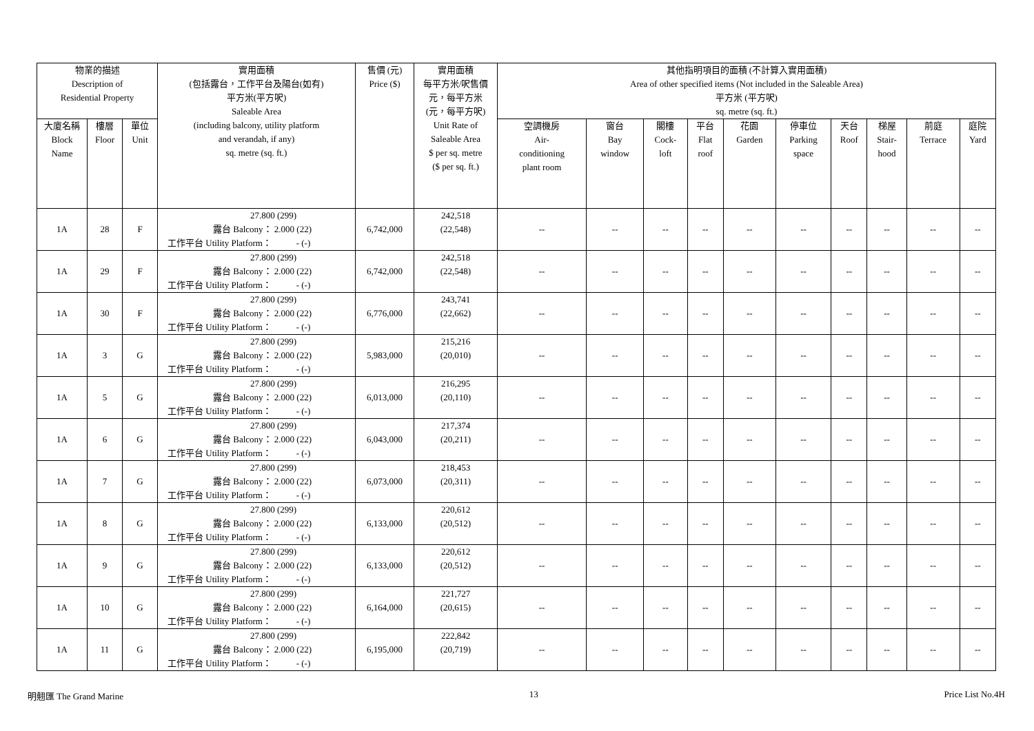| 物業的描述 Description of Residential Property | | | 實用面積 (包括露台，工作平台及陽台(如有) 平方米(平方呎) Saleable Area (including balcony, utility platform and verandah, if any) sq. metre (sq. ft.) | 售價 (元) Price ($) | 實用面積 每平方米/呎售價 元，每平方米 (元，每平方呎) Unit Rate of Saleable Area $ per sq. metre ($ per sq. ft.) | 其他指明項目的面積 (不計算入實用面積) Area of other specified items (Not included in the Saleable Area) 平方米 (平方呎) sq. metre (sq. ft.) | | | | | | | | | |
| --- | --- | --- | --- | --- | --- | --- | --- | --- | --- | --- | --- | --- | --- | --- | --- |
| | | | | | | 空調機房 Air- conditioning plant room | 窗台 Bay window | 閣樓 Cock- loft | 平台 Flat roof | 花園 Garden | 停車位 Parking space | 天台 Roof | 梯屋 Stair- hood | 前庭 Terrace | 庭院 Yard |
| 大廈名稱 Block Name | 樓層 Floor | 單位 Unit | | | | | | | | | | | | | |
| 1A | 28 | F | 27.800 (299) 露台 Balcony： 2.000 (22) 工作平台 Utility Platform： - (-) | 6,742,000 | 242,518 (22,548) | -- | -- | -- | -- | -- | -- | -- | -- | -- | -- |
| 1A | 29 | F | 27.800 (299) 露台 Balcony： 2.000 (22) 工作平台 Utility Platform： - (-) | 6,742,000 | 242,518 (22,548) | -- | -- | -- | -- | -- | -- | -- | -- | -- | -- |
| 1A | 30 | F | 27.800 (299) 露台 Balcony： 2.000 (22) 工作平台 Utility Platform： - (-) | 6,776,000 | 243,741 (22,662) | -- | -- | -- | -- | -- | -- | -- | -- | -- | -- |
| 1A | 3 | G | 27.800 (299) 露台 Balcony： 2.000 (22) 工作平台 Utility Platform： - (-) | 5,983,000 | 215,216 (20,010) | -- | -- | -- | -- | -- | -- | -- | -- | -- | -- |
| 1A | 5 | G | 27.800 (299) 露台 Balcony： 2.000 (22) 工作平台 Utility Platform： - (-) | 6,013,000 | 216,295 (20,110) | -- | -- | -- | -- | -- | -- | -- | -- | -- | -- |
| 1A | 6 | G | 27.800 (299) 露台 Balcony： 2.000 (22) 工作平台 Utility Platform： - (-) | 6,043,000 | 217,374 (20,211) | -- | -- | -- | -- | -- | -- | -- | -- | -- | -- |
| 1A | 7 | G | 27.800 (299) 露台 Balcony： 2.000 (22) 工作平台 Utility Platform： - (-) | 6,073,000 | 218,453 (20,311) | -- | -- | -- | -- | -- | -- | -- | -- | -- | -- |
| 1A | 8 | G | 27.800 (299) 露台 Balcony： 2.000 (22) 工作平台 Utility Platform： - (-) | 6,133,000 | 220,612 (20,512) | -- | -- | -- | -- | -- | -- | -- | -- | -- | -- |
| 1A | 9 | G | 27.800 (299) 露台 Balcony： 2.000 (22) 工作平台 Utility Platform： - (-) | 6,133,000 | 220,612 (20,512) | -- | -- | -- | -- | -- | -- | -- | -- | -- | -- |
| 1A | 10 | G | 27.800 (299) 露台 Balcony： 2.000 (22) 工作平台 Utility Platform： - (-) | 6,164,000 | 221,727 (20,615) | -- | -- | -- | -- | -- | -- | -- | -- | -- | -- |
| 1A | 11 | G | 27.800 (299) 露台 Balcony： 2.000 (22) 工作平台 Utility Platform： - (-) | 6,195,000 | 222,842 (20,719) | -- | -- | -- | -- | -- | -- | -- | -- | -- | -- |
明翹匯 The Grand Marine 13 Price List No.4H